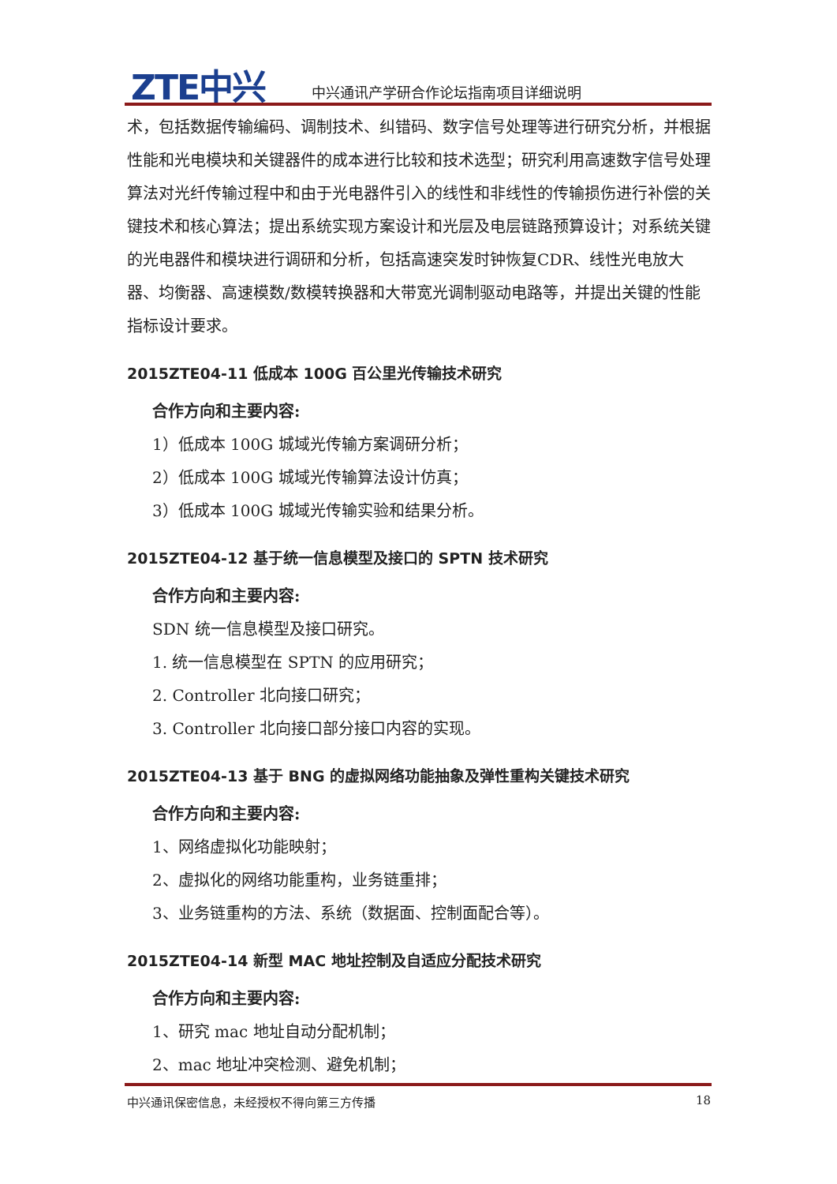ZTE中兴
中兴通讯产学研合作论坛指南项目详细说明
术，包括数据传输编码、调制技术、纠错码、数字信号处理等进行研究分析，并根据性能和光电模块和关键器件的成本进行比较和技术选型；研究利用高速数字信号处理算法对光纤传输过程中和由于光电器件引入的线性和非线性的传输损伤进行补偿的关键技术和核心算法；提出系统实现方案设计和光层及电层链路预算设计；对系统关键的光电器件和模块进行调研和分析，包括高速突发时钟恢复CDR、线性光电放大器、均衡器、高速模数/数模转换器和大带宽光调制驱动电路等，并提出关键的性能指标设计要求。
2015ZTE04-11 低成本 100G 百公里光传输技术研究
合作方向和主要内容:
1）低成本 100G 城域光传输方案调研分析；
2）低成本 100G 城域光传输算法设计仿真；
3）低成本 100G 城域光传输实验和结果分析。
2015ZTE04-12 基于统一信息模型及接口的 SPTN 技术研究
合作方向和主要内容:
SDN 统一信息模型及接口研究。
1. 统一信息模型在 SPTN 的应用研究；
2. Controller 北向接口研究；
3. Controller 北向接口部分接口内容的实现。
2015ZTE04-13 基于 BNG 的虚拟网络功能抽象及弹性重构关键技术研究
合作方向和主要内容:
1、网络虚拟化功能映射；
2、虚拟化的网络功能重构，业务链重排；
3、业务链重构的方法、系统（数据面、控制面配合等）。
2015ZTE04-14 新型 MAC 地址控制及自适应分配技术研究
合作方向和主要内容:
1、研究 mac 地址自动分配机制；
2、mac 地址冲突检测、避免机制；
中兴通讯保密信息，未经授权不得向第三方传播 18